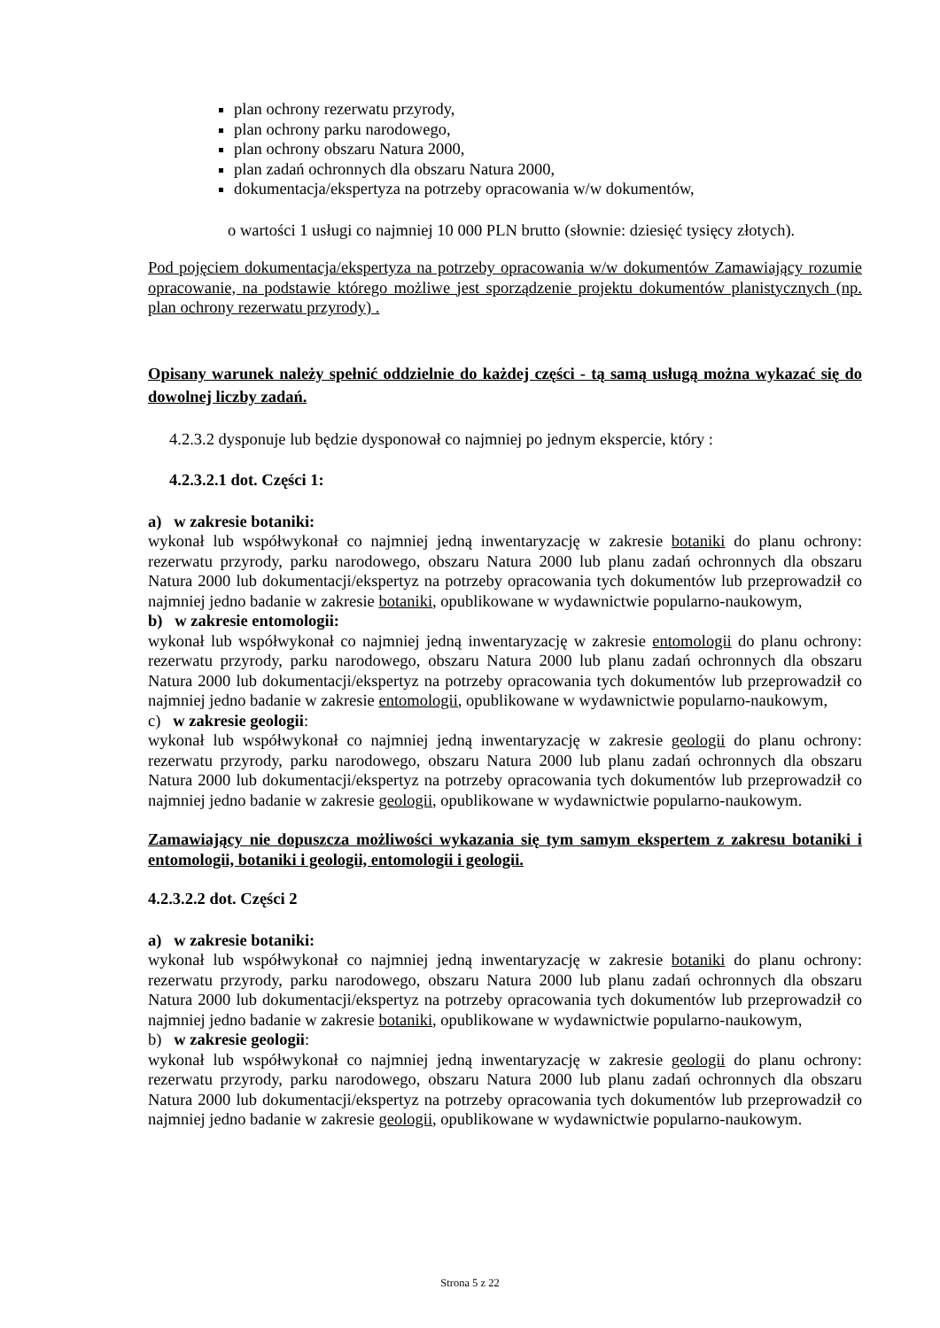plan ochrony rezerwatu przyrody,
plan ochrony parku narodowego,
plan ochrony obszaru Natura 2000,
plan zadań ochronnych dla obszaru Natura 2000,
dokumentacja/ekspertyza na potrzeby opracowania w/w dokumentów,
o wartości 1 usługi co najmniej 10 000 PLN brutto (słownie: dziesięć tysięcy złotych).
Pod pojęciem dokumentacja/ekspertyza na potrzeby opracowania w/w dokumentów Zamawiający rozumie opracowanie, na podstawie którego możliwe jest sporządzenie projektu dokumentów planistycznych (np. plan ochrony rezerwatu przyrody) .
Opisany warunek należy spełnić oddzielnie do każdej części - tą samą usługą można wykazać się do dowolnej liczby zadań.
4.2.3.2 dysponuje lub będzie dysponował co najmniej po jednym ekspercie, który :
4.2.3.2.1 dot. Części 1:
a) w zakresie botaniki:
wykonał lub współwykonał co najmniej jedną inwentaryzację w zakresie botaniki do planu ochrony: rezerwatu przyrody, parku narodowego, obszaru Natura 2000 lub planu zadań ochronnych dla obszaru Natura 2000 lub dokumentacji/ekspertyz na potrzeby opracowania tych dokumentów lub przeprowadził co najmniej jedno badanie w zakresie botaniki, opublikowane w wydawnictwie popularno-naukowym,
b) w zakresie entomologii:
wykonał lub współwykonał co najmniej jedną inwentaryzację w zakresie entomologii do planu ochrony: rezerwatu przyrody, parku narodowego, obszaru Natura 2000 lub planu zadań ochronnych dla obszaru Natura 2000 lub dokumentacji/ekspertyz na potrzeby opracowania tych dokumentów lub przeprowadził co najmniej jedno badanie w zakresie entomologii, opublikowane w wydawnictwie popularno-naukowym,
c) w zakresie geologii:
wykonał lub współwykonał co najmniej jedną inwentaryzację w zakresie geologii do planu ochrony: rezerwatu przyrody, parku narodowego, obszaru Natura 2000 lub planu zadań ochronnych dla obszaru Natura 2000 lub dokumentacji/ekspertyz na potrzeby opracowania tych dokumentów lub przeprowadził co najmniej jedno badanie w zakresie geologii, opublikowane w wydawnictwie popularno-naukowym.
Zamawiający nie dopuszcza możliwości wykazania się tym samym ekspertem z zakresu botaniki i entomologii, botaniki i geologii, entomologii i geologii.
4.2.3.2.2 dot. Części 2
a) w zakresie botaniki:
wykonał lub współwykonał co najmniej jedną inwentaryzację w zakresie botaniki do planu ochrony: rezerwatu przyrody, parku narodowego, obszaru Natura 2000 lub planu zadań ochronnych dla obszaru Natura 2000 lub dokumentacji/ekspertyz na potrzeby opracowania tych dokumentów lub przeprowadził co najmniej jedno badanie w zakresie botaniki, opublikowane w wydawnictwie popularno-naukowym,
b) w zakresie geologii:
wykonał lub współwykonał co najmniej jedną inwentaryzację w zakresie geologii do planu ochrony: rezerwatu przyrody, parku narodowego, obszaru Natura 2000 lub planu zadań ochronnych dla obszaru Natura 2000 lub dokumentacji/ekspertyz na potrzeby opracowania tych dokumentów lub przeprowadził co najmniej jedno badanie w zakresie geologii, opublikowane w wydawnictwie popularno-naukowym.
Strona 5 z 22